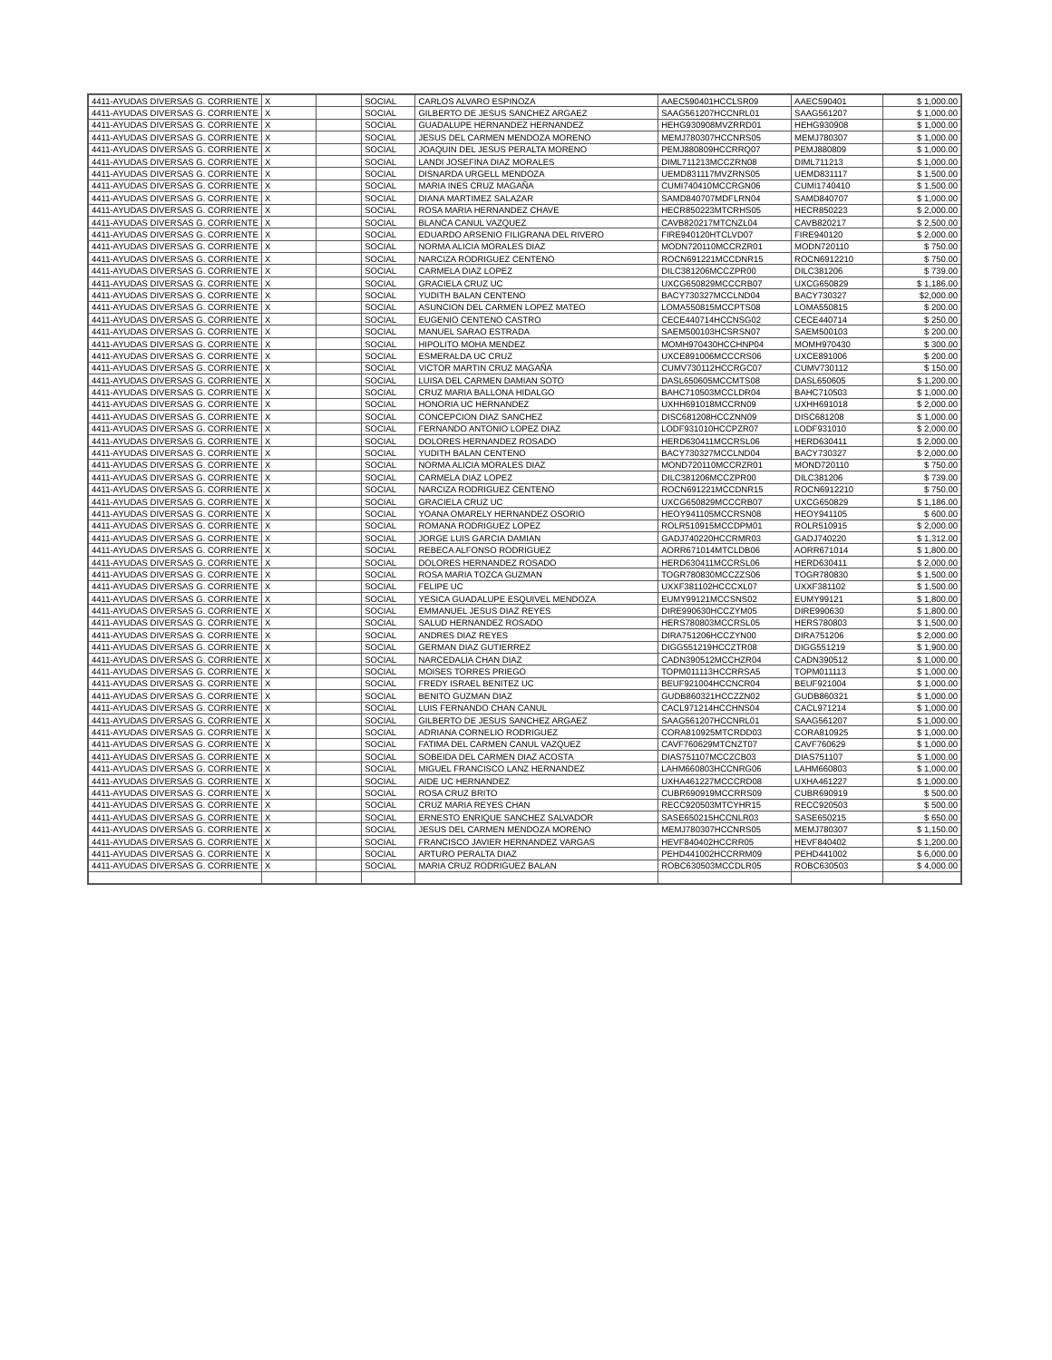| 4411-AYUDAS DIVERSAS G. CORRIENTE | X | | SOCIAL | CARLOS ALVARO ESPINOZA | AAEC590401HCCLSR09 | AAEC590401 | $ 1,000.00 |
| 4411-AYUDAS DIVERSAS G. CORRIENTE | X | | SOCIAL | GILBERTO DE JESUS SANCHEZ ARGAEZ | SAAG561207HCCNRL01 | SAAG561207 | $ 1,000.00 |
| 4411-AYUDAS DIVERSAS G. CORRIENTE | X | | SOCIAL | GUADALUPE HERNANDEZ HERNANDEZ | HEHG930908MVZRRD01 | HEHG930908 | $ 1,000.00 |
| 4411-AYUDAS DIVERSAS G. CORRIENTE | X | | SOCIAL | JESUS DEL CARMEN MENDOZA MORENO | MEMJ780307HCCNRS05 | MEMJ780307 | $ 1,000.00 |
| 4411-AYUDAS DIVERSAS G. CORRIENTE | X | | SOCIAL | JOAQUIN DEL JESUS PERALTA MORENO | PEMJ880809HCCRRQ07 | PEMJ880809 | $ 1,000.00 |
| 4411-AYUDAS DIVERSAS G. CORRIENTE | X | | SOCIAL | LANDI JOSEFINA DIAZ MORALES | DIML711213MCCZRN08 | DIML711213 | $ 1,000.00 |
| 4411-AYUDAS DIVERSAS G. CORRIENTE | X | | SOCIAL | DISNARDA URGELL MENDOZA | UEMD831117MVZRNS05 | UEMD831117 | $ 1,500.00 |
| 4411-AYUDAS DIVERSAS G. CORRIENTE | X | | SOCIAL | MARIA INES CRUZ MAGAÑA | CUMI740410MCCRGN06 | CUMI1740410 | $ 1,500.00 |
| 4411-AYUDAS DIVERSAS G. CORRIENTE | X | | SOCIAL | DIANA MARTIMEZ SALAZAR | SAMD840707MDFLRN04 | SAMD840707 | $ 1,000.00 |
| 4411-AYUDAS DIVERSAS G. CORRIENTE | X | | SOCIAL | ROSA MARIA HERNANDEZ CHAVE | HECR850223MTCRHS05 | HECR850223 | $ 2,000.00 |
| 4411-AYUDAS DIVERSAS G. CORRIENTE | X | | SOCIAL | BLANCA CANUL VAZQUEZ | CAVB820217MTCNZL04 | CAVB820217 | $ 2,500.00 |
| 4411-AYUDAS DIVERSAS G. CORRIENTE | X | | SOCIAL | EDUARDO ARSENIO FILIGRANA DEL RIVERO | FIRE940120HTCLVD07 | FIRE940120 | $ 2,000.00 |
| 4411-AYUDAS DIVERSAS G. CORRIENTE | X | | SOCIAL | NORMA ALICIA MORALES DIAZ | MODN720110MCCRZR01 | MODN720110 | $ 750.00 |
| 4411-AYUDAS DIVERSAS G. CORRIENTE | X | | SOCIAL | NARCIZA RODRIGUEZ CENTENO | ROCN691221MCCDNR15 | ROCN6912210 | $ 750.00 |
| 4411-AYUDAS DIVERSAS G. CORRIENTE | X | | SOCIAL | CARMELA DIAZ LOPEZ | DILC381206MCCZPR00 | DILC381206 | $ 739.00 |
| 4411-AYUDAS DIVERSAS G. CORRIENTE | X | | SOCIAL | GRACIELA CRUZ UC | UXCG650829MCCCRB07 | UXCG650829 | $ 1,186.00 |
| 4411-AYUDAS DIVERSAS G. CORRIENTE | X | | SOCIAL | YUDITH BALAN CENTENO | BACY730327MCCLND04 | BACY730327 | $2,000.00 |
| 4411-AYUDAS DIVERSAS G. CORRIENTE | X | | SOCIAL | ASUNCION DEL CARMEN LOPEZ MATEO | LOMA550815MCCPTS08 | LOMA550815 | $ 200.00 |
| 4411-AYUDAS DIVERSAS G. CORRIENTE | X | | SOCIAL | EUGENIO CENTENO CASTRO | CECE440714HCCNSG02 | CECE440714 | $ 250.00 |
| 4411-AYUDAS DIVERSAS G. CORRIENTE | X | | SOCIAL | MANUEL SARAO ESTRADA | SAEM500103HCSRSN07 | SAEM500103 | $ 200.00 |
| 4411-AYUDAS DIVERSAS G. CORRIENTE | X | | SOCIAL | HIPOLITO MOHA MENDEZ | MOMH970430HCCHNP04 | MOMH970430 | $ 300.00 |
| 4411-AYUDAS DIVERSAS G. CORRIENTE | X | | SOCIAL | ESMERALDA UC CRUZ | UXCE891006MCCCRS06 | UXCE891006 | $ 200.00 |
| 4411-AYUDAS DIVERSAS G. CORRIENTE | X | | SOCIAL | VICTOR MARTIN CRUZ MAGAÑA | CUMV730112HCCRGC07 | CUMV730112 | $ 150.00 |
| 4411-AYUDAS DIVERSAS G. CORRIENTE | X | | SOCIAL | LUISA DEL CARMEN DAMIAN SOTO | DASL650605MCCMTS08 | DASL650605 | $ 1,200.00 |
| 4411-AYUDAS DIVERSAS G. CORRIENTE | X | | SOCIAL | CRUZ MARIA BALLONA HIDALGO | BAHC710503MCCLDR04 | BAHC710503 | $ 1,000.00 |
| 4411-AYUDAS DIVERSAS G. CORRIENTE | X | | SOCIAL | HONORIA UC HERNANDEZ | UXHH691018MCCRN09 | UXHH691018 | $ 2,000.00 |
| 4411-AYUDAS DIVERSAS G. CORRIENTE | X | | SOCIAL | CONCEPCION DIAZ SANCHEZ | DISC681208HCCZNN09 | DISC681208 | $ 1,000.00 |
| 4411-AYUDAS DIVERSAS G. CORRIENTE | X | | SOCIAL | FERNANDO ANTONIO LOPEZ DIAZ | LODF931010HCCPZR07 | LODF931010 | $ 2,000.00 |
| 4411-AYUDAS DIVERSAS G. CORRIENTE | X | | SOCIAL | DOLORES HERNANDEZ ROSADO | HERD630411MCCRSL06 | HERD630411 | $ 2,000.00 |
| 4411-AYUDAS DIVERSAS G. CORRIENTE | X | | SOCIAL | YUDITH BALAN CENTENO | BACY730327MCCLND04 | BACY730327 | $ 2,000.00 |
| 4411-AYUDAS DIVERSAS G. CORRIENTE | X | | SOCIAL | NORMA ALICIA MORALES DIAZ | MOND720110MCCRZR01 | MOND720110 | $ 750.00 |
| 4411-AYUDAS DIVERSAS G. CORRIENTE | X | | SOCIAL | CARMELA DIAZ LOPEZ | DILC381206MCCZPR00 | DILC381206 | $ 739.00 |
| 4411-AYUDAS DIVERSAS G. CORRIENTE | X | | SOCIAL | NARCIZA RODRIGUEZ CENTENO | ROCN691221MCCDNR15 | ROCN6912210 | $ 750.00 |
| 4411-AYUDAS DIVERSAS G. CORRIENTE | X | | SOCIAL | GRACIELA CRUZ UC | UXCG650829MCCCRB07 | UXCG650829 | $ 1,186.00 |
| 4411-AYUDAS DIVERSAS G. CORRIENTE | X | | SOCIAL | YOANA OMARELY HERNANDEZ OSORIO | HEOY941105MCCRSN08 | HEOY941105 | $ 600.00 |
| 4411-AYUDAS DIVERSAS G. CORRIENTE | X | | SOCIAL | ROMANA RODRIGUEZ LOPEZ | ROLR510915MCCDPM01 | ROLR510915 | $ 2,000.00 |
| 4411-AYUDAS DIVERSAS G. CORRIENTE | X | | SOCIAL | JORGE LUIS GARCIA DAMIAN | GADJ740220HCCRMR03 | GADJ740220 | $ 1,312.00 |
| 4411-AYUDAS DIVERSAS G. CORRIENTE | X | | SOCIAL | REBECA ALFONSO RODRIGUEZ | AORR671014MTCLDB06 | AORR671014 | $ 1,800.00 |
| 4411-AYUDAS DIVERSAS G. CORRIENTE | X | | SOCIAL | DOLORES HERNANDEZ ROSADO | HERD630411MCCRSL06 | HERD630411 | $ 2,000.00 |
| 4411-AYUDAS DIVERSAS G. CORRIENTE | X | | SOCIAL | ROSA MARIA TOZCA GUZMAN | TOGR780830MCCZZS06 | TOGR780830 | $ 1,500.00 |
| 4411-AYUDAS DIVERSAS G. CORRIENTE | X | | SOCIAL | FELIPE UC | UXXF381102HCCCXL07 | UXXF381102 | $ 1,500.00 |
| 4411-AYUDAS DIVERSAS G. CORRIENTE | X | | SOCIAL | YESICA GUADALUPE ESQUIVEL MENDOZA | EUMY99121MCCSNS02 | EUMY99121 | $ 1,800.00 |
| 4411-AYUDAS DIVERSAS G. CORRIENTE | X | | SOCIAL | EMMANUEL JESUS DIAZ REYES | DIRE990630HCCZYM05 | DIRE990630 | $ 1,800.00 |
| 4411-AYUDAS DIVERSAS G. CORRIENTE | X | | SOCIAL | SALUD HERNANDEZ ROSADO | HERS780803MCCRSL05 | HERS780803 | $ 1,500.00 |
| 4411-AYUDAS DIVERSAS G. CORRIENTE | X | | SOCIAL | ANDRES DIAZ REYES | DIRA751206HCCZYN00 | DIRA751206 | $ 2,000.00 |
| 4411-AYUDAS DIVERSAS G. CORRIENTE | X | | SOCIAL | GERMAN DIAZ GUTIERREZ | DIGG551219HCCZTR08 | DIGG551219 | $ 1,900.00 |
| 4411-AYUDAS DIVERSAS G. CORRIENTE | X | | SOCIAL | NARCEDALIA CHAN DIAZ | CADN390512MCCHZR04 | CADN390512 | $ 1,000.00 |
| 4411-AYUDAS DIVERSAS G. CORRIENTE | X | | SOCIAL | MOISES TORRES PRIEGO | TOPM011113HCCRRSA5 | TOPM011113 | $ 1,000.00 |
| 4411-AYUDAS DIVERSAS G. CORRIENTE | X | | SOCIAL | FREDY ISRAEL BENITEZ UC | BEUF921004HCCNCR04 | BEUF921004 | $ 1,000.00 |
| 4411-AYUDAS DIVERSAS G. CORRIENTE | X | | SOCIAL | BENITO GUZMAN DIAZ | GUDB860321HCCZZN02 | GUDB860321 | $ 1,000.00 |
| 4411-AYUDAS DIVERSAS G. CORRIENTE | X | | SOCIAL | LUIS FERNANDO CHAN CANUL | CACL971214HCCHNS04 | CACL971214 | $ 1,000.00 |
| 4411-AYUDAS DIVERSAS G. CORRIENTE | X | | SOCIAL | GILBERTO DE JESUS SANCHEZ ARGAEZ | SAAG561207HCCNRL01 | SAAG561207 | $ 1,000.00 |
| 4411-AYUDAS DIVERSAS G. CORRIENTE | X | | SOCIAL | ADRIANA CORNELIO RODRIGUEZ | CORA810925MTCRDD03 | CORA810925 | $ 1,000.00 |
| 4411-AYUDAS DIVERSAS G. CORRIENTE | X | | SOCIAL | FATIMA DEL CARMEN CANUL VAZQUEZ | CAVF760629MTCNZT07 | CAVF760629 | $ 1,000.00 |
| 4411-AYUDAS DIVERSAS G. CORRIENTE | X | | SOCIAL | SOBEIDA DEL CARMEN DIAZ ACOSTA | DIAS751107MCCZCB03 | DIAS751107 | $ 1,000.00 |
| 4411-AYUDAS DIVERSAS G. CORRIENTE | X | | SOCIAL | MIGUEL FRANCISCO LANZ HERNANDEZ | LAHM660803HCCNRG06 | LAHM660803 | $ 1,000.00 |
| 4411-AYUDAS DIVERSAS G. CORRIENTE | X | | SOCIAL | AIDE UC HERNANDEZ | UXHA461227MCCCRD08 | UXHA461227 | $ 1,000.00 |
| 4411-AYUDAS DIVERSAS G. CORRIENTE | X | | SOCIAL | ROSA CRUZ BRITO | CUBR690919MCCRRS09 | CUBR690919 | $ 500.00 |
| 4411-AYUDAS DIVERSAS G. CORRIENTE | X | | SOCIAL | CRUZ MARIA REYES CHAN | RECC920503MTCYHR15 | RECC920503 | $ 500.00 |
| 4411-AYUDAS DIVERSAS G. CORRIENTE | X | | SOCIAL | ERNESTO ENRIQUE SANCHEZ SALVADOR | SASE650215HCCNLR03 | SASE650215 | $ 650.00 |
| 4411-AYUDAS DIVERSAS G. CORRIENTE | X | | SOCIAL | JESUS DEL CARMEN MENDOZA MORENO | MEMJ780307HCCNRS05 | MEMJ780307 | $ 1,150.00 |
| 4411-AYUDAS DIVERSAS G. CORRIENTE | X | | SOCIAL | FRANCISCO JAVIER HERNANDEZ VARGAS | HEVF840402HCCRR05 | HEVF840402 | $ 1,200.00 |
| 4411-AYUDAS DIVERSAS G. CORRIENTE | X | | SOCIAL | ARTURO PERALTA DIAZ | PEHD441002HCCRRM09 | PEHD441002 | $ 6,000.00 |
| 4411-AYUDAS DIVERSAS G. CORRIENTE | X | | SOCIAL | MARIA CRUZ RODRIGUEZ BALAN | ROBC630503MCCDLR05 | ROBC630503 | $ 4,000.00 |